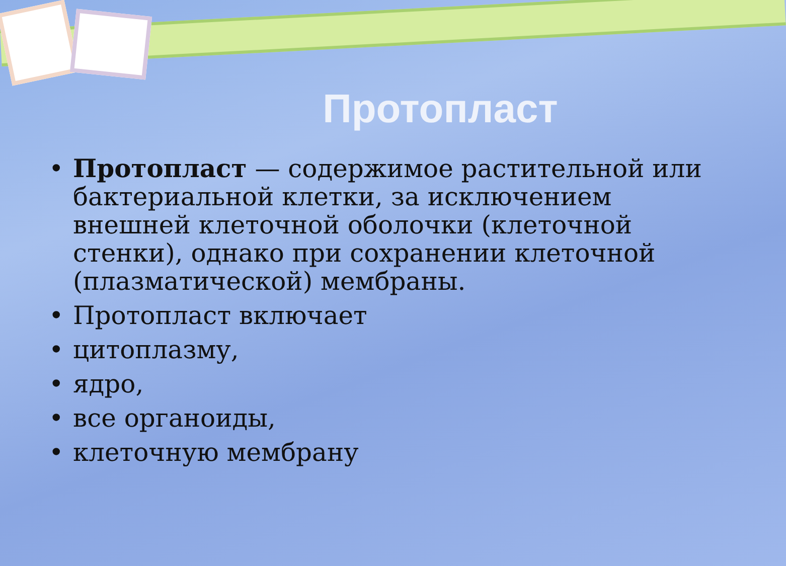Протопласт
• Протопласт — содержимое растительной или бактериальной клетки, за исключением внешней клеточной оболочки (клеточной стенки), однако при сохранении клеточной (плазматической) мембраны.
• Протопласт включает
• цитоплазму,
• ядро,
• все органоиды,
• клеточную мембрану